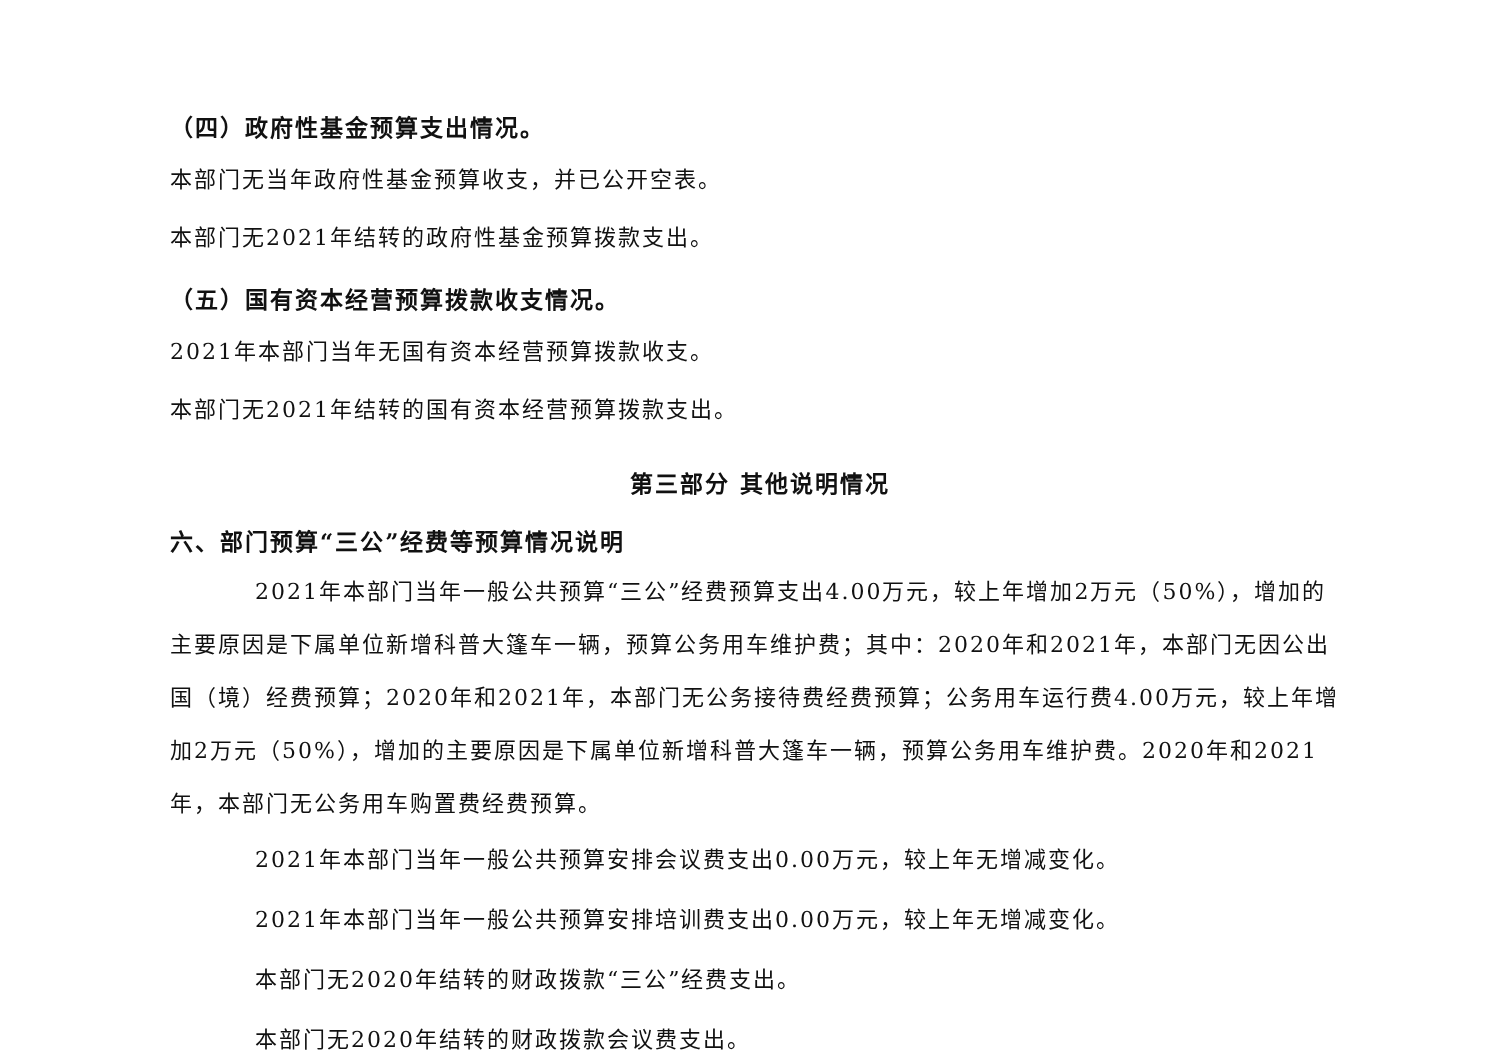（四）政府性基金预算支出情况。
本部门无当年政府性基金预算收支，并已公开空表。
本部门无2021年结转的政府性基金预算拨款支出。
（五）国有资本经营预算拨款收支情况。
2021年本部门当年无国有资本经营预算拨款收支。
本部门无2021年结转的国有资本经营预算拨款支出。
第三部分 其他说明情况
六、部门预算“三公”经费等预算情况说明
2021年本部门当年一般公共预算“三公”经费预算支出4.00万元，较上年增加2万元（50%），增加的主要原因是下属单位新增科普大篷车一辆，预算公务用车维护费；其中：2020年和2021年，本部门无因公出国（境）经费预算；2020年和2021年，本部门无公务接待费经费预算；公务用车运行费4.00万元，较上年增加2万元（50%），增加的主要原因是下属单位新增科普大篷车一辆，预算公务用车维护费。2020年和2021年，本部门无公务用车购置费经费预算。
2021年本部门当年一般公共预算安排会议费支出0.00万元，较上年无增减变化。
2021年本部门当年一般公共预算安排培训费支出0.00万元，较上年无增减变化。
本部门无2020年结转的财政拨款“三公”经费支出。
本部门无2020年结转的财政拨款会议费支出。